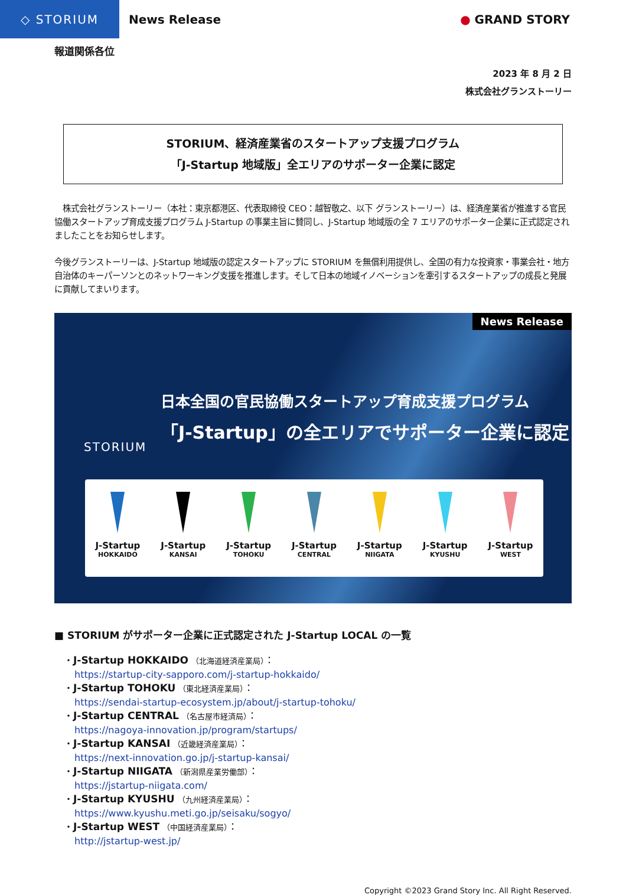◇ STORIUM
News Release ● GRAND STORY
報道関係各位
2023 年 8 月 2 日
株式会社グランストーリー
STORIUM、経済産業省のスタートアップ支援プログラム
「J-Startup 地域版」全エリアのサポーター企業に認定
　株式会社グランストーリー（本社：東京都港区、代表取締役 CEO：越智敬之、以下 グランストーリー）は、経済産業省が推進する官民協働スタートアップ育成支援プログラム J-Startup の事業主旨に賛同し、J-Startup 地域版の全 7 エリアのサポーター企業に正式認定されましたことをお知らせします。
今後グランストーリーは、J-Startup 地域版の認定スタートアップに STORIUM を無償利用提供し、全国の有力な投資家・事業会社・地方自治体のキーパーソンとのネットワーキング支援を推進します。そして日本の地域イノベーションを牽引するスタートアップの成長と発展に貢献してまいります。
News Release
STORIUM
日本全国の官民協働スタートアップ育成支援プログラム
「J-Startup」の全エリアでサポーター企業に認定
J-Startup
HOKKAIDO
J-Startup
KANSAI
J-Startup
TOHOKU
J-Startup
CENTRAL
J-Startup
NIIGATA
J-Startup
KYUSHU
J-Startup
WEST
■ STORIUM がサポーター企業に正式認定された J-Startup LOCAL の一覧
・J-Startup HOKKAIDO （北海道経済産業局）：
https://startup-city-sapporo.com/j-startup-hokkaido/
・J-Startup TOHOKU （東北経済産業局）：
https://sendai-startup-ecosystem.jp/about/j-startup-tohoku/
・J-Startup CENTRAL （名古屋市経済局）：
https://nagoya-innovation.jp/program/startups/
・J-Startup KANSAI （近畿経済産業局）：
https://next-innovation.go.jp/j-startup-kansai/
・J-Startup NIIGATA （新潟県産業労働部）：
https://jstartup-niigata.com/
・J-Startup KYUSHU （九州経済産業局）：
https://www.kyushu.meti.go.jp/seisaku/sogyo/
・J-Startup WEST （中国経済産業局）：
http://jstartup-west.jp/
Copyright ©2023 Grand Story Inc. All Right Reserved.